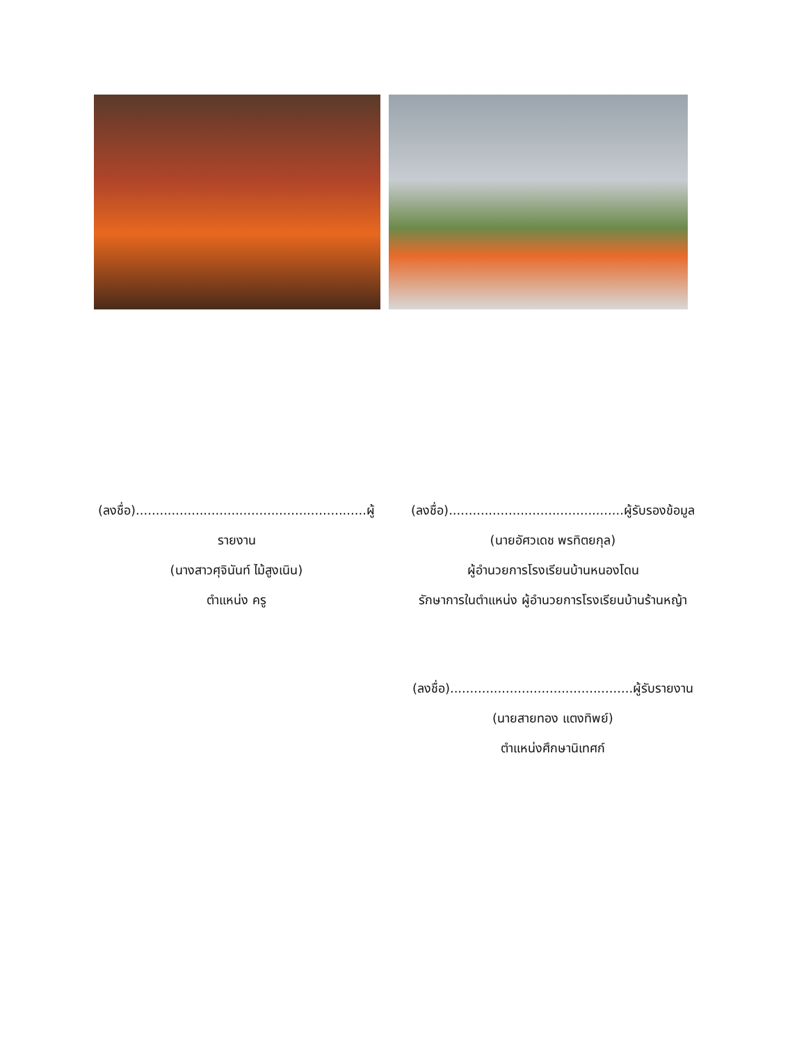(ลงชื่อ)..........................................................ผู้รายงาน
(นางสาวศุจินันท์ ไม้สูงเนิน)
ตำแหน่ง ครู
(ลงชื่อ)............................................ผู้รับรองข้อมูล
(นายอัศวเดช พรทิตยกุล)
ผู้อำนวยการโรงเรียนบ้านหนองโดน
รักษาการในตำแหน่ง ผู้อำนวยการโรงเรียนบ้านร้านหญ้า
(ลงชื่อ)..............................................ผู้รับรายงาน
(นายสายทอง แตงทิพย์)
ตำแหน่งศึกษานิเทศก์